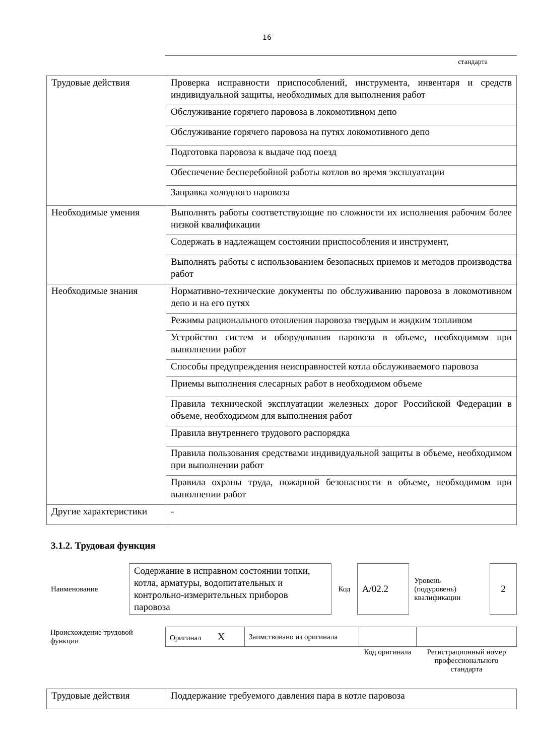16
стандарта
| Трудовые действия | Проверка исправности приспособлений, инструмента, инвентаря и средств индивидуальной защиты, необходимых для выполнения работ |
| | Обслуживание горячего паровоза в локомотивном депо |
| | Обслуживание горячего паровоза на путях локомотивного депо |
| | Подготовка паровоза к выдаче под поезд |
| | Обеспечение бесперебойной работы котлов во время эксплуатации |
| | Заправка холодного паровоза |
| Необходимые умения | Выполнять работы соответствующие по сложности их исполнения рабочим более низкой квалификации |
| | Содержать в надлежащем состоянии приспособления и инструмент, |
| | Выполнять работы с использованием безопасных приемов и методов производства работ |
| Необходимые знания | Нормативно-технические документы по обслуживанию паровоза в локомотивном депо и на его путях |
| | Режимы рационального отопления паровоза твердым и жидким топливом |
| | Устройство систем и оборудования паровоза в объеме, необходимом при выполнении работ |
| | Способы предупреждения неисправностей котла обслуживаемого паровоза |
| | Приемы выполнения слесарных работ в необходимом объеме |
| | Правила технической эксплуатации железных дорог Российской Федерации в объеме, необходимом для выполнения работ |
| | Правила внутреннего трудового распорядка |
| | Правила пользования средствами индивидуальной защиты в объеме, необходимом при выполнении работ |
| | Правила охраны труда, пожарной безопасности в объеме, необходимом при выполнении работ |
| Другие характеристики | - |
3.1.2. Трудовая функция
| Наименование | | Содержание в исправном состоянии топки, котла, арматуры, водопитательных и контрольно-измерительных приборов паровоза | Код | А/02.2 | Уровень (подуровень) квалификации | | 2 |
| Происхождение трудовой функции | Оригинал X | Заимствовано из оригинала | | |
| | | | Код оригинала | Регистрационный номер профессионального стандарта |
| Трудовые действия | Поддержание требуемого давления пара в котле паровоза |